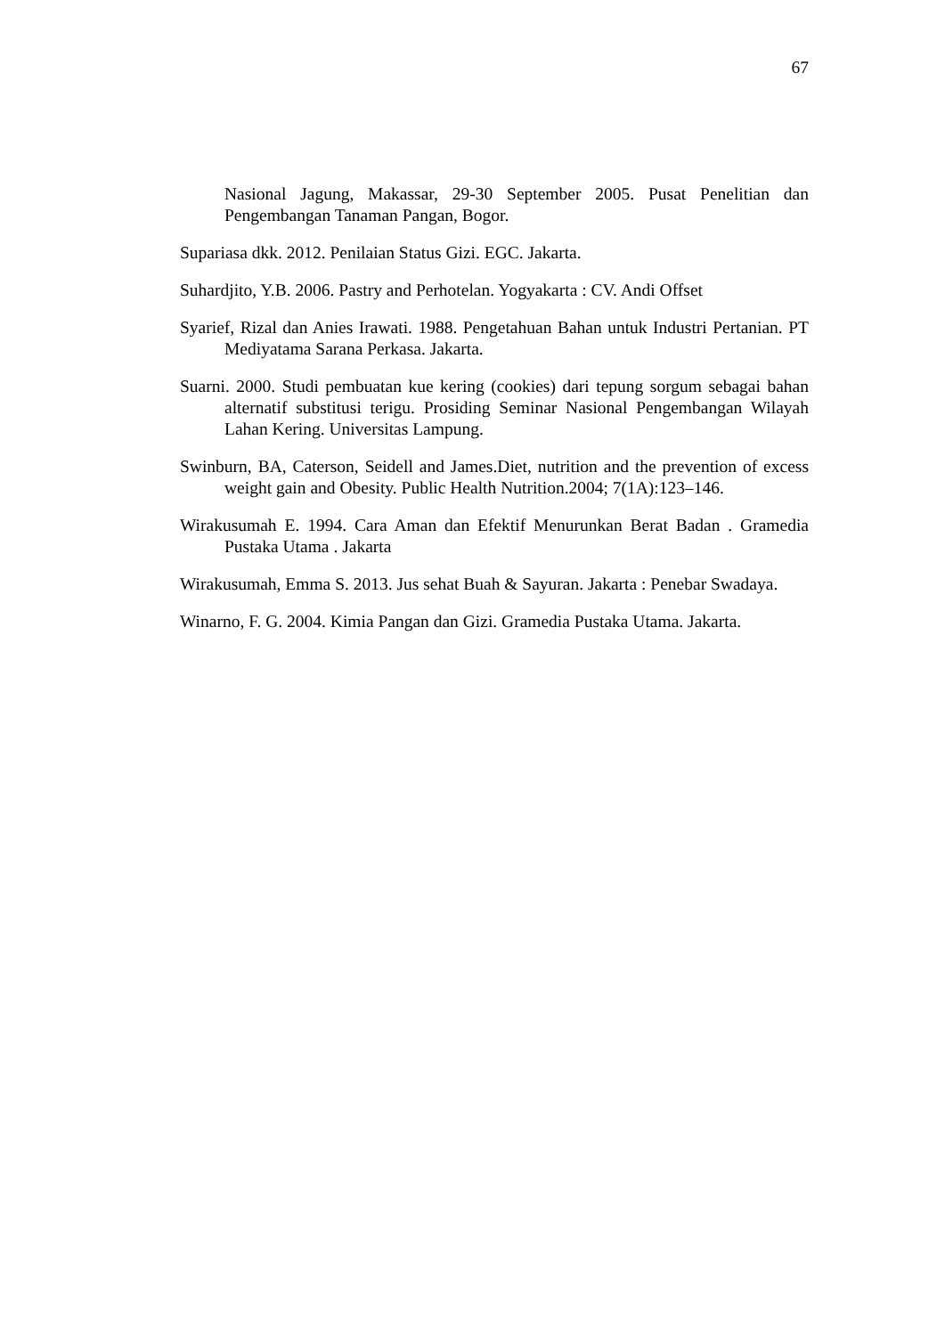67
Nasional Jagung, Makassar, 29-30 September 2005. Pusat Penelitian dan Pengembangan Tanaman Pangan, Bogor.
Supariasa dkk. 2012. Penilaian Status Gizi. EGC. Jakarta.
Suhardjito, Y.B. 2006. Pastry and Perhotelan. Yogyakarta : CV. Andi Offset
Syarief, Rizal dan Anies Irawati. 1988. Pengetahuan Bahan untuk Industri Pertanian. PT Mediyatama Sarana Perkasa. Jakarta.
Suarni. 2000. Studi pembuatan kue kering (cookies) dari tepung sorgum sebagai bahan alternatif substitusi terigu. Prosiding Seminar Nasional Pengembangan Wilayah Lahan Kering. Universitas Lampung.
Swinburn, BA, Caterson, Seidell and James.Diet, nutrition and the prevention of excess weight gain and Obesity. Public Health Nutrition.2004; 7(1A):123–146.
Wirakusumah E. 1994. Cara Aman dan Efektif Menurunkan Berat Badan . Gramedia Pustaka Utama . Jakarta
Wirakusumah, Emma S. 2013. Jus sehat Buah & Sayuran. Jakarta : Penebar Swadaya.
Winarno, F. G. 2004. Kimia Pangan dan Gizi. Gramedia Pustaka Utama. Jakarta.